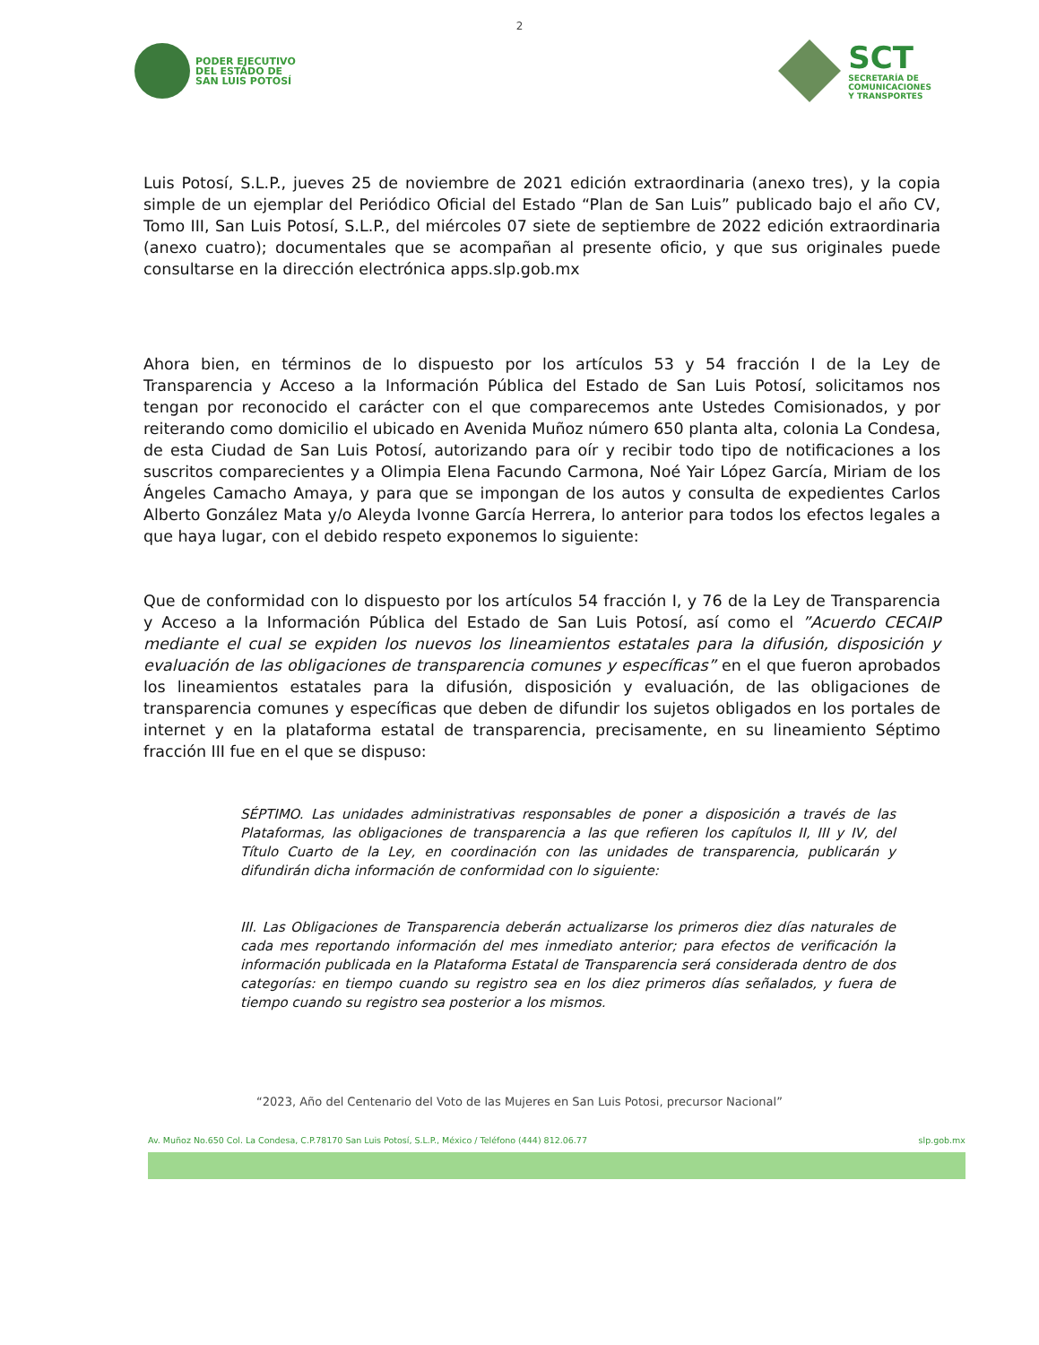2
PODER EJECUTIVO
DEL ESTADO DE
SAN LUIS POTOSÍ
SCT
SECRETARÍA DE
COMUNICACIONES
Y TRANSPORTES
Luis Potosí, S.L.P., jueves 25 de noviembre de 2021 edición extraordinaria (anexo tres), y la copia simple de un ejemplar del Periódico Oficial del Estado “Plan de San Luis” publicado bajo el año CV, Tomo III, San Luis Potosí, S.L.P., del miércoles 07 siete de septiembre de 2022 edición extraordinaria (anexo cuatro); documentales que se acompañan al presente oficio, y que sus originales puede consultarse en la dirección electrónica apps.slp.gob.mx
Ahora bien, en términos de lo dispuesto por los artículos 53 y 54 fracción I de la Ley de Transparencia y Acceso a la Información Pública del Estado de San Luis Potosí, solicitamos nos tengan por reconocido el carácter con el que comparecemos ante Ustedes Comisionados, y por reiterando como domicilio el ubicado en Avenida Muñoz número 650 planta alta, colonia La Condesa, de esta Ciudad de San Luis Potosí, autorizando para oír y recibir todo tipo de notificaciones a los suscritos comparecientes y a Olimpia Elena Facundo Carmona, Noé Yair López García, Miriam de los Ángeles Camacho Amaya, y para que se impongan de los autos y consulta de expedientes Carlos Alberto González Mata y/o Aleyda Ivonne García Herrera, lo anterior para todos los efectos legales a que haya lugar, con el debido respeto exponemos lo siguiente:
Que de conformidad con lo dispuesto por los artículos 54 fracción I, y 76 de la Ley de Transparencia y Acceso a la Información Pública del Estado de San Luis Potosí, así como el ”Acuerdo CECAIP mediante el cual se expiden los nuevos los lineamientos estatales para la difusión, disposición y evaluación de las obligaciones de transparencia comunes y específicas” en el que fueron aprobados los lineamientos estatales para la difusión, disposición y evaluación, de las obligaciones de transparencia comunes y específicas que deben de difundir los sujetos obligados en los portales de internet y en la plataforma estatal de transparencia, precisamente, en su lineamiento Séptimo fracción III fue en el que se dispuso:
SÉPTIMO. Las unidades administrativas responsables de poner a disposición a través de las Plataformas, las obligaciones de transparencia a las que refieren los capítulos II, III y IV, del Título Cuarto de la Ley, en coordinación con las unidades de transparencia, publicarán y difundirán dicha información de conformidad con lo siguiente:
III. Las Obligaciones de Transparencia deberán actualizarse los primeros diez días naturales de cada mes reportando información del mes inmediato anterior; para efectos de verificación la información publicada en la Plataforma Estatal de Transparencia será considerada dentro de dos categorías: en tiempo cuando su registro sea en los diez primeros días señalados, y fuera de tiempo cuando su registro sea posterior a los mismos.
“2023, Año del Centenario del Voto de las Mujeres en San Luis Potosi, precursor Nacional”
Av. Muñoz No.650 Col. La Condesa, C.P.78170 San Luis Potosí, S.L.P., México / Teléfono (444) 812.06.77 slp.gob.mx